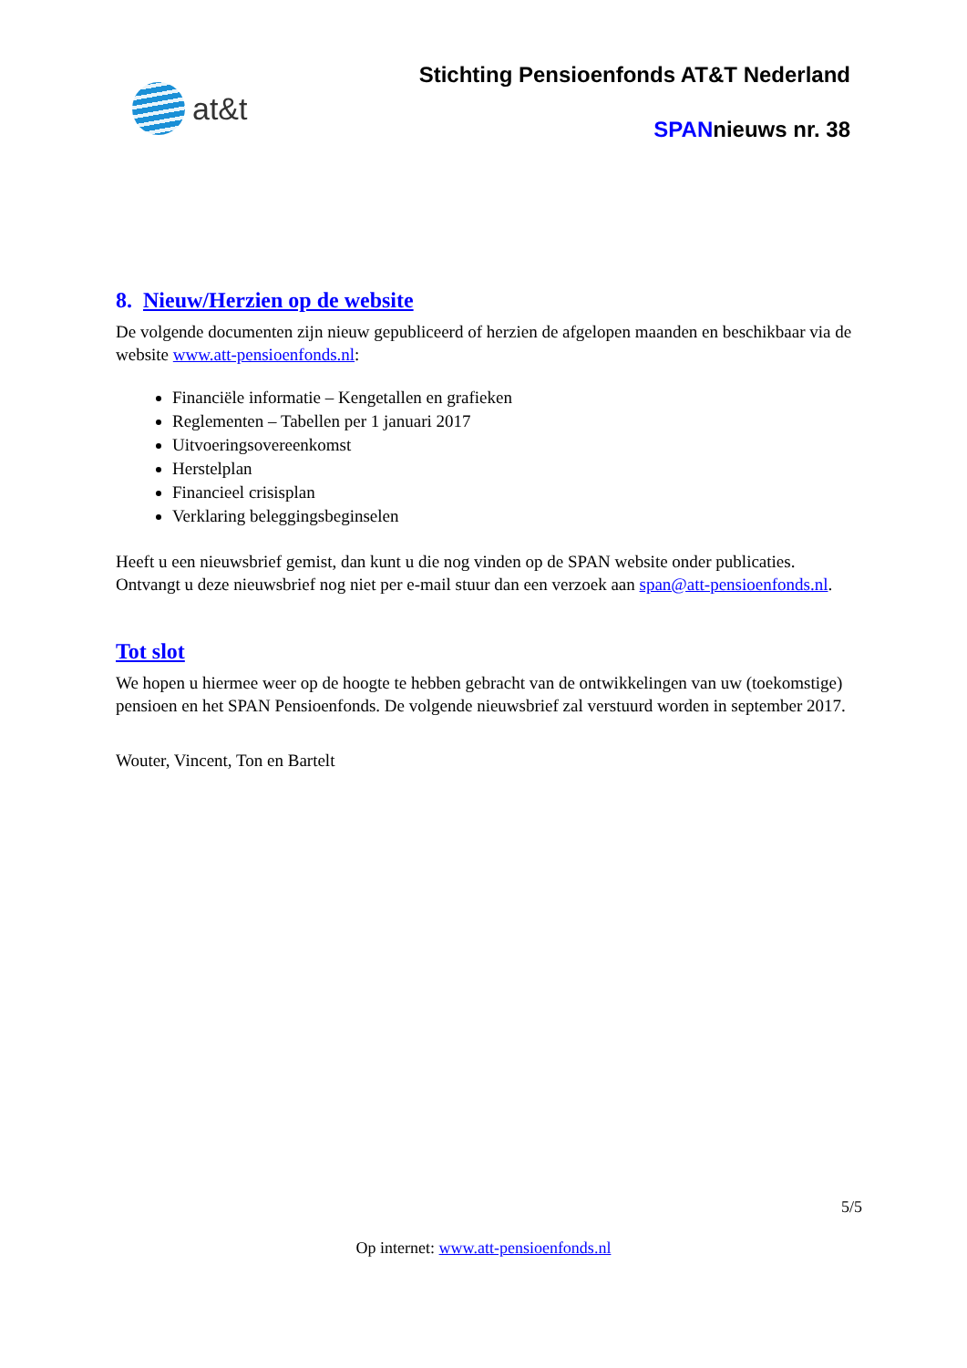at&t
Stichting Pensioenfonds AT&T Nederland
SPANnieuws nr. 38
8. Nieuw/Herzien op de website
De volgende documenten zijn nieuw gepubliceerd of herzien de afgelopen maanden en beschikbaar via de website www.att-pensioenfonds.nl:
Financiële informatie – Kengetallen en grafieken
Reglementen – Tabellen per 1 januari 2017
Uitvoeringsovereenkomst
Herstelplan
Financieel crisisplan
Verklaring beleggingsbeginselen
Heeft u een nieuwsbrief gemist, dan kunt u die nog vinden op de SPAN website onder publicaties. Ontvangt u deze nieuwsbrief nog niet per e-mail stuur dan een verzoek aan span@att-pensioenfonds.nl.
Tot slot
We hopen u hiermee weer op de hoogte te hebben gebracht van de ontwikkelingen van uw (toekomstige) pensioen en het SPAN Pensioenfonds. De volgende nieuwsbrief zal verstuurd worden in september 2017.
Wouter, Vincent, Ton en Bartelt
5/5
Op internet: www.att-pensioenfonds.nl